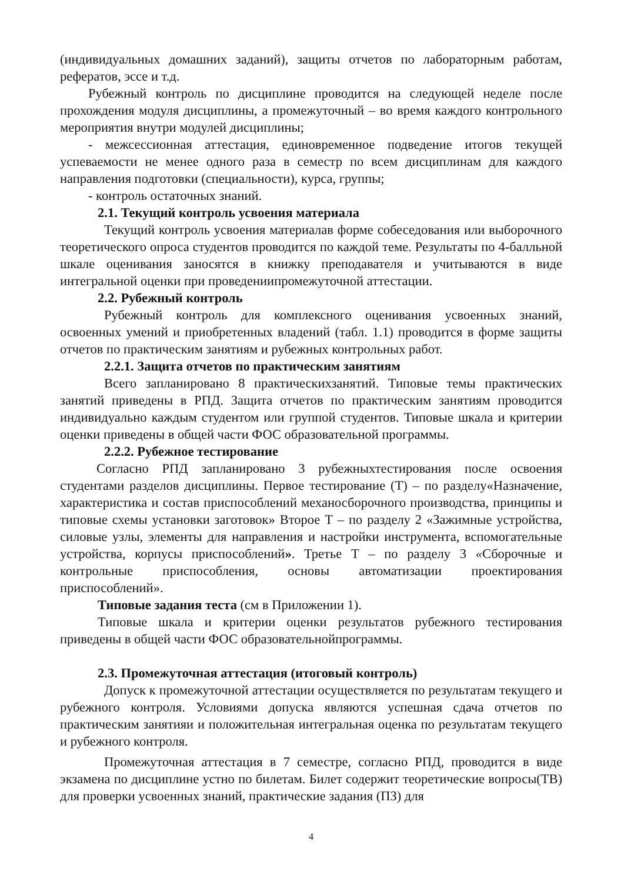(индивидуальных домашних заданий), защиты отчетов по лабораторным работам, рефератов, эссе и т.д.
Рубежный контроль по дисциплине проводится на следующей неделе после прохождения модуля дисциплины, а промежуточный – во время каждого контрольного мероприятия внутри модулей дисциплины;
- межсессионная аттестация, единовременное подведение итогов текущей успеваемости не менее одного раза в семестр по всем дисциплинам для каждого направления подготовки (специальности), курса, группы;
- контроль остаточных знаний.
2.1. Текущий контроль усвоения материала
Текущий контроль усвоения материалав форме собеседования или выборочного теоретического опроса студентов проводится по каждой теме. Результаты по 4-балльной шкале оценивания заносятся в книжку преподавателя и учитываются в виде интегральной оценки при проведениипромежуточной аттестации.
2.2. Рубежный контроль
Рубежный контроль для комплексного оценивания усвоенных знаний, освоенных умений и приобретенных владений (табл. 1.1) проводится в форме защиты отчетов по практическим занятиям и рубежных контрольных работ.
2.2.1. Защита отчетов по практическим занятиям
Всего запланировано 8 практическихзанятий. Типовые темы практических занятий приведены в РПД. Защита отчетов по практическим занятиям проводится индивидуально каждым студентом или группой студентов. Типовые шкала и критерии оценки приведены в общей части ФОС образовательной программы.
2.2.2. Рубежное тестирование
Согласно РПД запланировано 3 рубежныхтестирования после освоения студентами разделов дисциплины. Первое тестирование (Т) – по разделу«Назначение, характеристика и состав приспособлений механосборочного производства, принципы и типовые схемы установки заготовок» Второе Т – по разделу 2 «Зажимные устройства, силовые узлы, элементы для направления и настройки инструмента, вспомогательные устройства, корпусы приспособлений». Третье Т – по разделу 3 «Сборочные и контрольные приспособления, основы автоматизации проектирования приспособлений».
Типовые задания теста (см в Приложении 1).
Типовые шкала и критерии оценки результатов рубежного тестирования приведены в общей части ФОС образовательнойпрограммы.
2.3. Промежуточная аттестация (итоговый контроль)
Допуск к промежуточной аттестации осуществляется по результатам текущего и рубежного контроля. Условиями допуска являются успешная сдача отчетов по практическим занятияи и положительная интегральная оценка по результатам текущего и рубежного контроля.
Промежуточная аттестация в 7 семестре, согласно РПД, проводится в виде экзамена по дисциплине устно по билетам. Билет содержит теоретические вопросы(ТВ) для проверки усвоенных знаний, практические задания (ПЗ) для
4